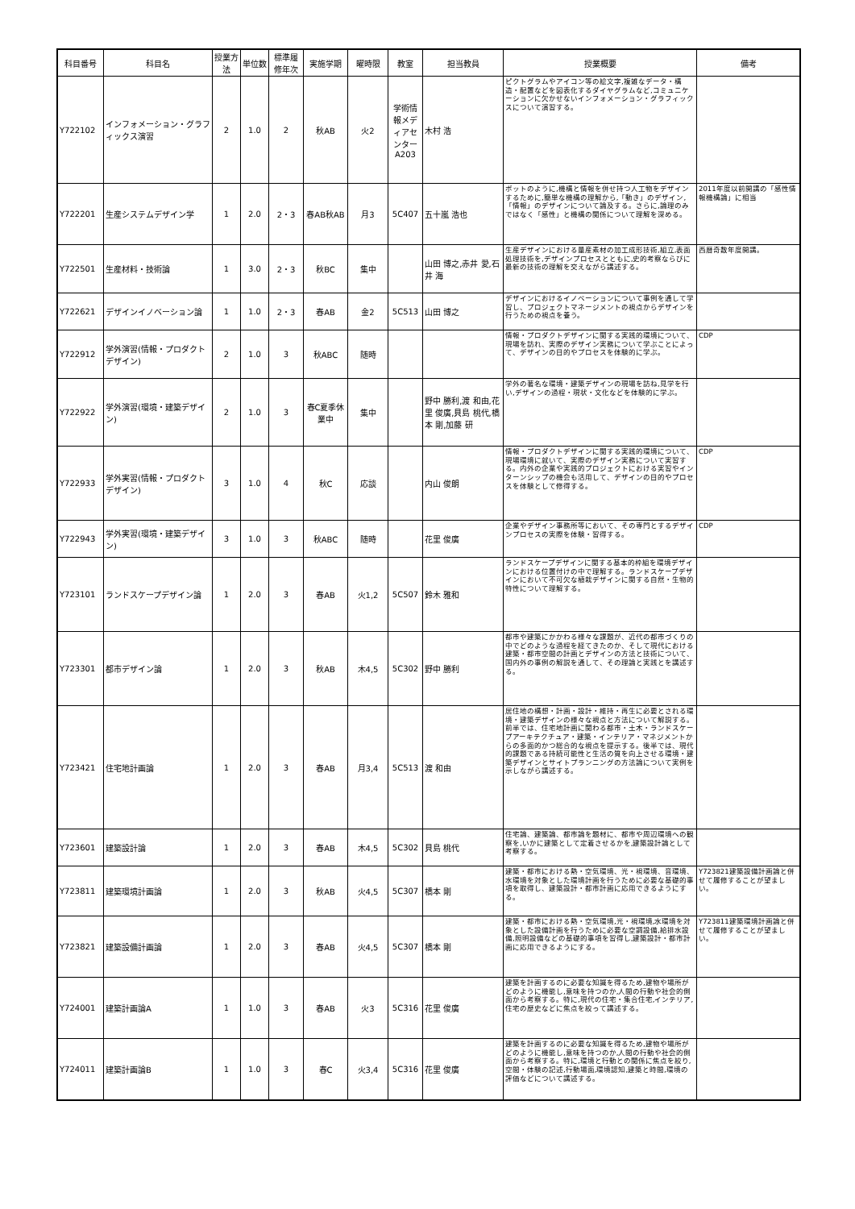| 科目番号 | 科目名 | 授業方法 | 単位数 | 標準履修年次 | 実施学期 | 曜時限 | 教室 | 担当教員 | 授業概要 | 備考 |
| --- | --- | --- | --- | --- | --- | --- | --- | --- | --- | --- |
| Y722102 | インフォメーション・グラフィックス演習 | 2 | 1.0 | 2 | 秋AB | 火2 | 学術情報メディアセンターA203 | 木村 浩 | ピクトグラムやアイコン等の絵文字,複雑なデータ・構造・配置などを図表化するダイヤグラムなど,コミュニケーションに欠かせないインフォメーション・グラフィックスについて演習する。 | |
| Y722201 | 生産システムデザイン学 | 1 | 2.0 | 2・3 | 春AB秋AB | 月3 | 5C407 | 五十嵐 浩也 | ボットのように,機構と情報を併せ持つ人工物をデザインするために,簡単な機構の理解から,「動き」のデザイン,「情報」のデザインについて論及する。さらに,論理のみではなく「感性」と機構の関係について理解を深める。 | 2011年度以前開講の「感性情報機構論」に相当 |
| Y722501 | 生産材料・技術論 | 1 | 3.0 | 2・3 | 秋BC | 集中 | | 山田 博之,赤井 愛,石井 海 | 生産デザインにおける量産素材の加工成形技術,組立,表面処理技術を,デザインプロセスとともに,史的考察ならびに最新の技術の理解を交えながら講述する。 | 西暦奇数年度開講。 |
| Y722621 | デザインイノベーション論 | 1 | 1.0 | 2・3 | 春AB | 金2 | 5C513 | 山田 博之 | デザインにおけるイノベーションについて事例を通して学習し、プロジェクトマネージメントの視点からデザインを行うための視点を養う。 | |
| Y722912 | 学外演習(情報・プロダクトデザイン) | 2 | 1.0 | 3 | 秋ABC | 随時 | | | 情報・プロダクトデザインに関する実践的環境について、現場を訪れ、実際のデザイン実務について学ぶことによって、デザインの目的やプロセスを体験的に学ぶ。 | CDP |
| Y722922 | 学外演習(環境・建築デザイン) | 2 | 1.0 | 3 | 春C夏季休業中 | 集中 | | 野中 勝利,渡 和由,花里 俊廣,貝島 桃代,橋本 剛,加藤 研 | 学外の著名な環境・建築デザインの現場を訪ね,見学を行い,デザインの過程・現状・文化などを体験的に学ぶ。 | |
| Y722933 | 学外実習(情報・プロダクトデザイン) | 3 | 1.0 | 4 | 秋C | 応談 | | 内山 俊朗 | 情報・プロダクトデザインに関する実践的環境について、現場環境に就いて、実際のデザイン実務について実習する。内外の企業や実践的プロジェクトにおける実習やインターンシップの機会も活用して、デザインの目的やプロセスを体験として修得する。 | CDP |
| Y722943 | 学外実習(環境・建築デザイン) | 3 | 1.0 | 3 | 秋ABC | 随時 | | 花里 俊廣 | 企業やデザイン事務所等において、その専門とするデザインプロセスの実際を体験・習得する。 | CDP |
| Y723101 | ランドスケープデザイン論 | 1 | 2.0 | 3 | 春AB | 火1,2 | 5C507 | 鈴木 雅和 | ランドスケープデザインに関する基本的枠組を環境デザインにおける位置付けの中で理解する。ランドスケープデザインにおいて不可欠な植栽デザインに関する自然・生物的特性について理解する。 | |
| Y723301 | 都市デザイン論 | 1 | 2.0 | 3 | 秋AB | 木4,5 | 5C302 | 野中 勝利 | 都市や建築にかかわる様々な課題が、近代の都市づくりの中でどのような過程を経てきたのか、そして現代における建築・都市空間の計画とデザインの方法と技術について、国内外の事例の解説を通して、その理論と実践とを講述する。 | |
| Y723421 | 住宅地計画論 | 1 | 2.0 | 3 | 春AB | 月3,4 | 5C513 | 渡 和由 | 居住地の構想・計画・設計・維持・再生に必要とされる環境・建築デザインの様々な視点と方法について解説する。前半では、住宅地計画に関わる都市・土木・ランドスケープアーキテクチュア・建築・インテリア・マネジメントからの多面的かつ総合的な視点を提示する。後半では、現代的課題である持続可能性と生活の質を向上させる環境・建築デザインとサイトプランニングの方法論について実例を示しながら講述する。 | |
| Y723601 | 建築設計論 | 1 | 2.0 | 3 | 春AB | 木4,5 | 5C302 | 貝島 桃代 | 住宅論、建築論、都市論を題材に、都市や周辺環境への観察を,いかに建築として定着させるかを,建築設計論として考察する。 | |
| Y723811 | 建築環境計画論 | 1 | 2.0 | 3 | 秋AB | 火4,5 | 5C307 | 橋本 剛 | 建築・都市における熱・空気環境、光・視環境、音環境、水環境を対象とした環境計画を行うために必要な基礎的事項を取得し、建築設計・都市計画に応用できるようにする。 | Y723821建築設備計画論と併せて履修することが望ましい。 |
| Y723821 | 建築設備計画論 | 1 | 2.0 | 3 | 春AB | 火4,5 | 5C307 | 橋本 剛 | 建築・都市における熱・空気環境,光・視環境,水環境を対象とした設備計画を行うために必要な空調設備,給排水設備,照明設備などの基礎的事項を習得し,建築設計・都市計画に応用できるようにする。 | Y723811建築環境計画論と併せて履修することが望ましい。 |
| Y724001 | 建築計画論A | 1 | 1.0 | 3 | 春AB | 火3 | 5C316 | 花里 俊廣 | 建築を計画するのに必要な知識を得るため,建物や場所がどのように機能し,意味を持つのか,人間の行動や社会的側面から考察する。特に,現代の住宅・集合住宅,インテリア,住宅の歴史などに焦点を絞って講述する。 | |
| Y724011 | 建築計画論B | 1 | 1.0 | 3 | 春C | 火3,4 | 5C316 | 花里 俊廣 | 建築を計画するのに必要な知識を得るため,建物や場所がどのように機能し,意味を持つのか,人間の行動や社会的側面から考察する。特に,環境と行動との関係に焦点を絞り,空間・体験の記述,行動場面,環境認知,建築と時間,環境の評価などについて講述する。 | |